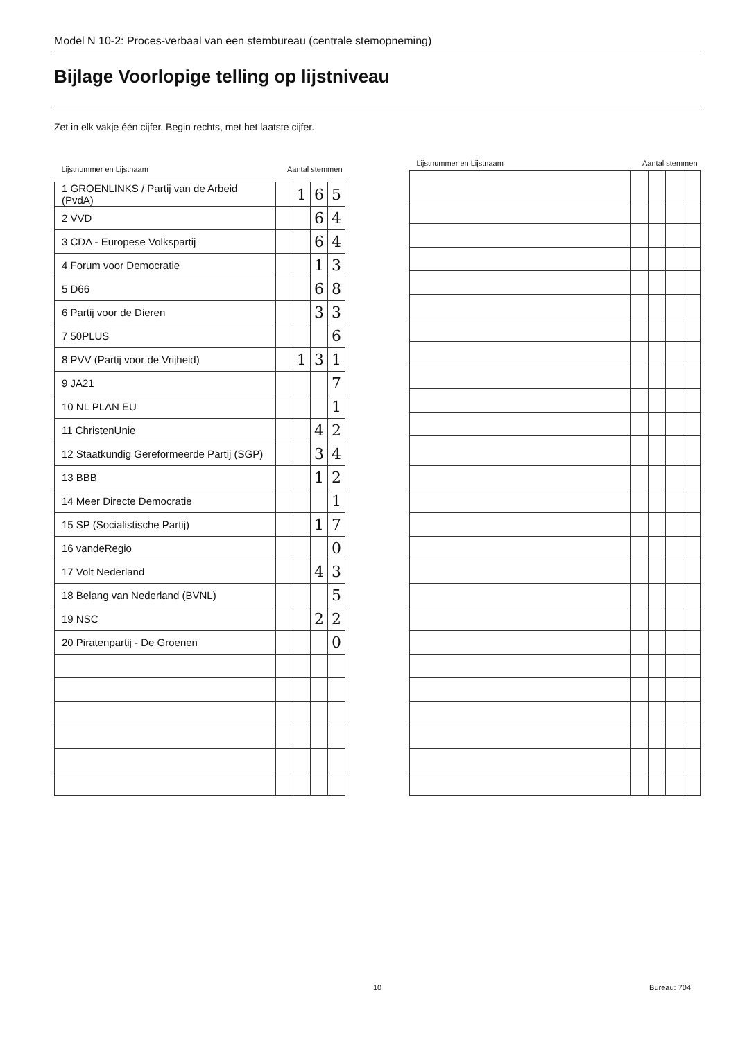Model N 10-2: Proces-verbaal van een stembureau (centrale stemopneming)
Bijlage Voorlopige telling op lijstniveau
Zet in elk vakje één cijfer. Begin rechts, met het laatste cijfer.
| Lijstnummer en Lijstnaam | Aantal stemmen | | | |
| --- | --- | --- | --- | --- |
| 1 GROENLINKS / Partij van de Arbeid (PvdA) | | 1 | 6 | 5 |
| 2 VVD | | | 6 | 4 |
| 3 CDA - Europese Volkspartij | | | 6 | 4 |
| 4 Forum voor Democratie | | | 1 | 3 |
| 5 D66 | | | 6 | 8 |
| 6 Partij voor de Dieren | | | 3 | 3 |
| 7 50PLUS | | | | 6 |
| 8 PVV (Partij voor de Vrijheid) | | 1 | 3 | 1 |
| 9 JA21 | | | | 7 |
| 10 NL PLAN EU | | | | 1 |
| 11 ChristenUnie | | | 4 | 2 |
| 12 Staatkundig Gereformeerde Partij (SGP) | | | 3 | 4 |
| 13 BBB | | | 1 | 2 |
| 14 Meer Directe Democratie | | | | 1 |
| 15 SP (Socialistische Partij) | | | 1 | 7 |
| 16 vandeRegio | | | | 0 |
| 17 Volt Nederland | | | 4 | 3 |
| 18 Belang van Nederland (BVNL) | | | | 5 |
| 19 NSC | | | 2 | 2 |
| 20 Piratenpartij - De Groenen | | | | 0 |
| Lijstnummer en Lijstnaam | Aantal stemmen | | | |
| --- | --- | --- | --- | --- |
10 Bureau: 704